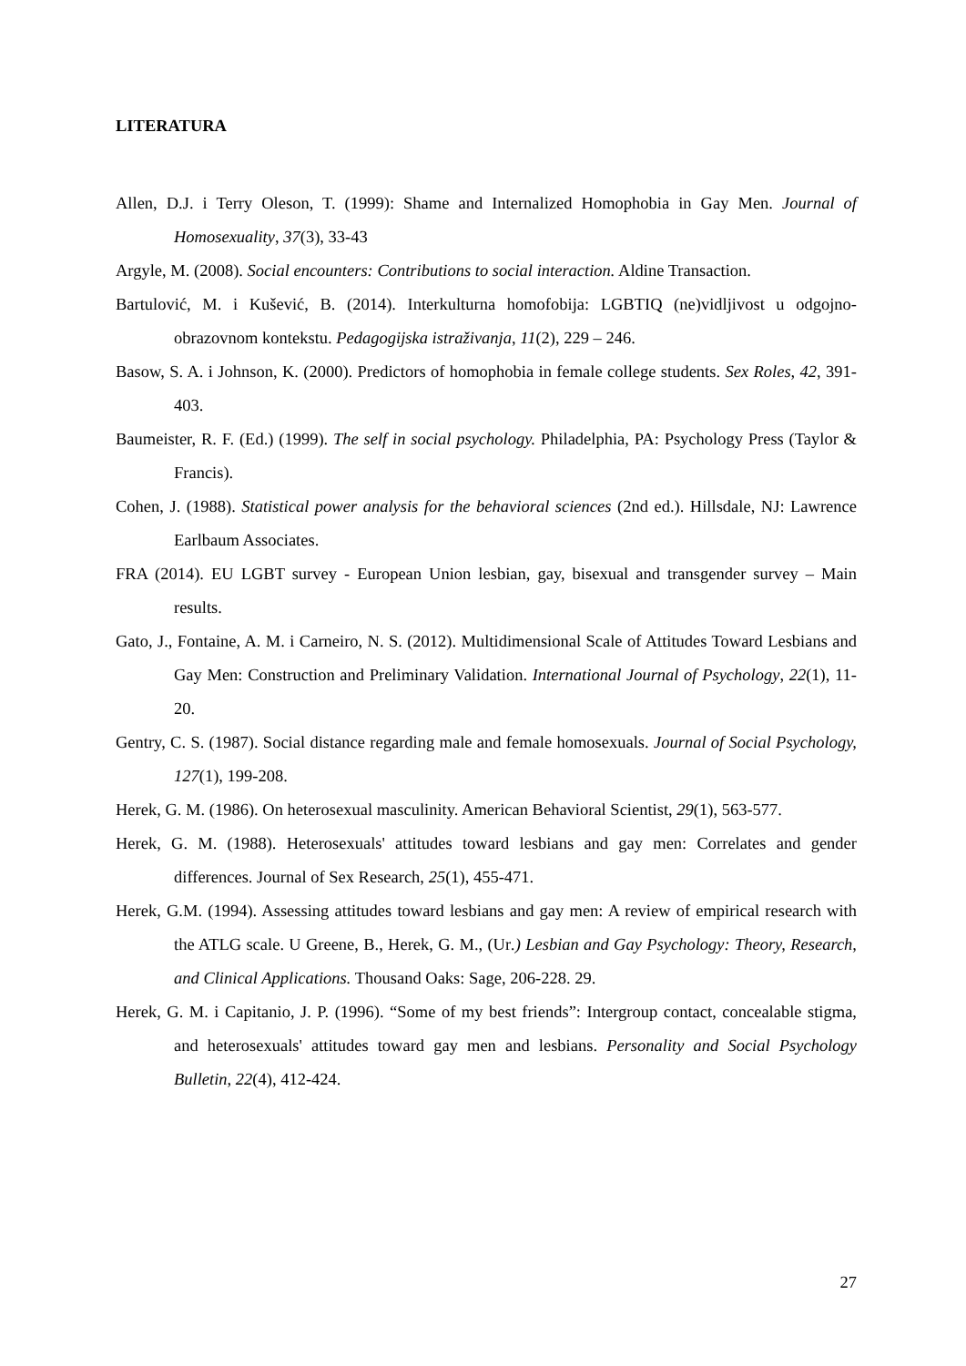LITERATURA
Allen, D.J. i Terry Oleson, T. (1999): Shame and Internalized Homophobia in Gay Men. Journal of Homosexuality, 37(3), 33-43
Argyle, M. (2008). Social encounters: Contributions to social interaction. Aldine Transaction.
Bartulović, M. i Kušević, B. (2014). Interkulturna homofobija: LGBTIQ (ne)vidljivost u odgojno-obrazovnom kontekstu. Pedagogijska istraživanja, 11(2), 229 – 246.
Basow, S. A. i Johnson, K. (2000). Predictors of homophobia in female college students. Sex Roles, 42, 391-403.
Baumeister, R. F. (Ed.) (1999). The self in social psychology. Philadelphia, PA: Psychology Press (Taylor & Francis).
Cohen, J. (1988). Statistical power analysis for the behavioral sciences (2nd ed.). Hillsdale, NJ: Lawrence Earlbaum Associates.
FRA (2014). EU LGBT survey - European Union lesbian, gay, bisexual and transgender survey – Main results.
Gato, J., Fontaine, A. M. i Carneiro, N. S. (2012). Multidimensional Scale of Attitudes Toward Lesbians and Gay Men: Construction and Preliminary Validation. International Journal of Psychology, 22(1), 11-20.
Gentry, C. S. (1987). Social distance regarding male and female homosexuals. Journal of Social Psychology, 127(1), 199-208.
Herek, G. M. (1986). On heterosexual masculinity. American Behavioral Scientist, 29(1), 563-577.
Herek, G. M. (1988). Heterosexuals' attitudes toward lesbians and gay men: Correlates and gender differences. Journal of Sex Research, 25(1), 455-471.
Herek, G.M. (1994). Assessing attitudes toward lesbians and gay men: A review of empirical research with the ATLG scale. U Greene, B., Herek, G. M., (Ur.) Lesbian and Gay Psychology: Theory, Research, and Clinical Applications. Thousand Oaks: Sage, 206-228. 29.
Herek, G. M. i Capitanio, J. P. (1996). “Some of my best friends”: Intergroup contact, concealable stigma, and heterosexuals' attitudes toward gay men and lesbians. Personality and Social Psychology Bulletin, 22(4), 412-424.
27